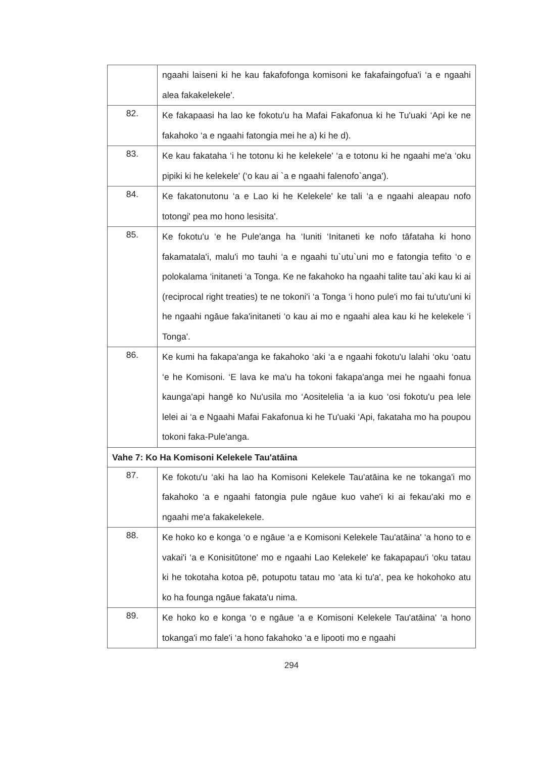| | ngaahi laiseni ki he kau fakafofonga komisoni ke fakafaingofua'i ‘a e ngaahi alea fakakelekele'. |
| 82. | Ke fakapaasi ha lao ke fokotu'u ha Mafai Fakafonua ki he Tu'uaki ‘Api ke ne fakahoko ‘a e ngaahi fatongia mei he a) ki he d). |
| 83. | Ke kau fakataha ‘i he totonu ki he kelekele' ‘a e totonu ki he ngaahi me'a ‘oku pipiki ki he kelekele' (‘o kau ai `a e ngaahi falenofo`anga'). |
| 84. | Ke fakatonutonu ‘a e Lao ki he Kelekele' ke tali ‘a e ngaahi aleapau nofo totongi' pea mo hono lesisita'. |
| 85. | Ke fokotu'u ‘e he Pule'anga ha ‘Iuniti ‘Initaneti ke nofo tāfataha ki hono fakamatala'i, malu'i mo tauhi ‘a e ngaahi tu`utu`uni mo e fatongia tefito ‘o e polokalama ‘initaneti ‘a Tonga. Ke ne fakahoko ha ngaahi talite tau`aki kau ki ai (reciprocal right treaties) te ne tokoni'i ‘a Tonga ‘i hono pule'i mo fai tu'utu'uni ki he ngaahi ngāue faka'initaneti ‘o kau ai mo e ngaahi alea kau ki he kelekele ‘i Tonga'. |
| 86. | Ke kumi ha fakapa'anga ke fakahoko ‘aki ‘a e ngaahi fokotu'u lalahi ‘oku ‘oatu ‘e he Komisoni. ‘E lava ke ma'u ha tokoni fakapa'anga mei he ngaahi fonua kaunga'api hangē ko Nu'usila mo ‘Aositelelia ‘a ia kuo ‘osi fokotu'u pea lele lelei ai ‘a e Ngaahi Mafai Fakafonua ki he Tu'uaki ‘Api, fakataha mo ha poupou tokoni faka-Pule'anga. |
| Vahe 7: Ko Ha Komisoni Kelekele Tau'atāina | |
| 87. | Ke fokotu'u ‘aki ha lao ha Komisoni Kelekele Tau'atāina ke ne tokanga'i mo fakahoko ‘a e ngaahi fatongia pule ngāue kuo vahe'i ki ai fekau'aki mo e ngaahi me'a fakakelekele. |
| 88. | Ke hoko ko e konga ‘o e ngāue ‘a e Komisoni Kelekele Tau'atāina' ‘a hono to e vakai'i ‘a e Konisitūtone' mo e ngaahi Lao Kelekele' ke fakapapau'i ‘oku tatau ki he tokotaha kotoa pē, potupotu tatau mo ‘ata ki tu'a', pea ke hokohoko atu ko ha founga ngāue fakata'u nima. |
| 89. | Ke hoko ko e konga ‘o e ngāue ‘a e Komisoni Kelekele Tau'atāina' ‘a hono tokanga'i mo fale'i ‘a hono fakahoko ‘a e lipooti mo e ngaahi |
294